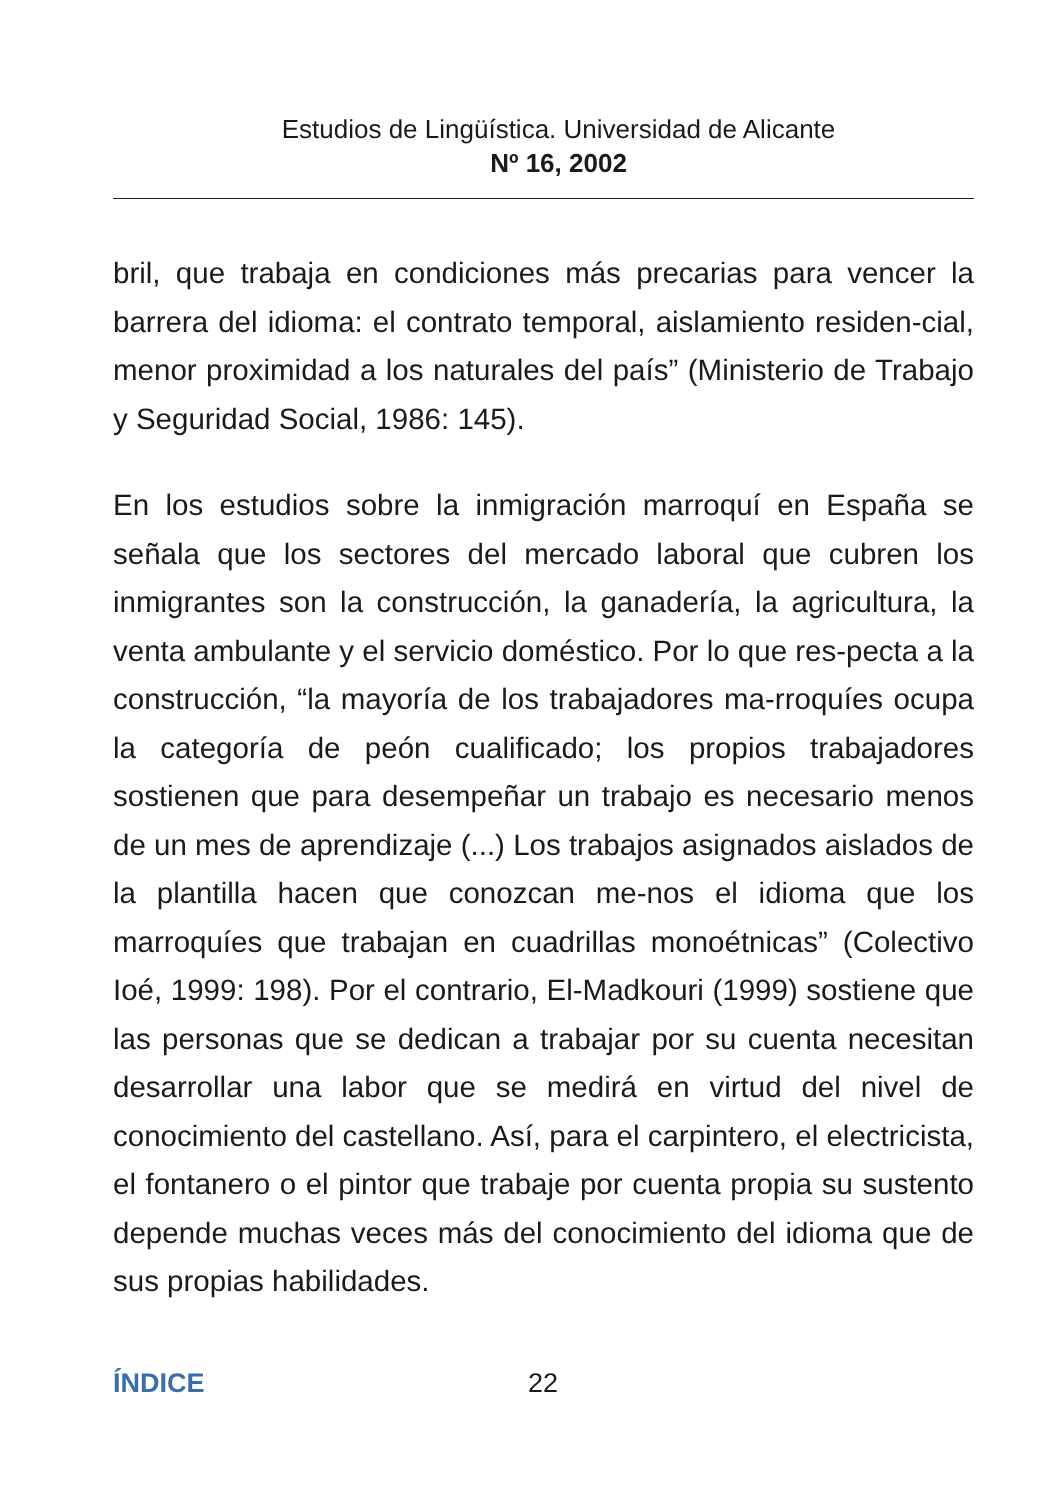Estudios de Lingüística. Universidad de Alicante
Nº 16, 2002
bril, que trabaja en condiciones más precarias para vencer la barrera del idioma: el contrato temporal, aislamiento residen-cial, menor proximidad a los naturales del país” (Ministerio de Trabajo y Seguridad Social, 1986: 145).
En los estudios sobre la inmigración marroquí en España se señala que los sectores del mercado laboral que cubren los inmigrantes son la construcción, la ganadería, la agricultura, la venta ambulante y el servicio doméstico. Por lo que res-pecta a la construcción, “la mayoría de los trabajadores ma-rroquíes ocupa la categoría de peón cualificado; los propios trabajadores sostienen que para desempeñar un trabajo es necesario menos de un mes de aprendizaje (...) Los trabajos asignados aislados de la plantilla hacen que conozcan me-nos el idioma que los marroquíes que trabajan en cuadrillas monoétnicas” (Colectivo Ioé, 1999: 198). Por el contrario, El-Madkouri (1999) sostiene que las personas que se dedican a trabajar por su cuenta necesitan desarrollar una labor que se medirá en virtud del nivel de conocimiento del castellano. Así, para el carpintero, el electricista, el fontanero o el pintor que trabaje por cuenta propia su sustento depende muchas veces más del conocimiento del idioma que de sus propias habilidades.
ÍNDICE 22